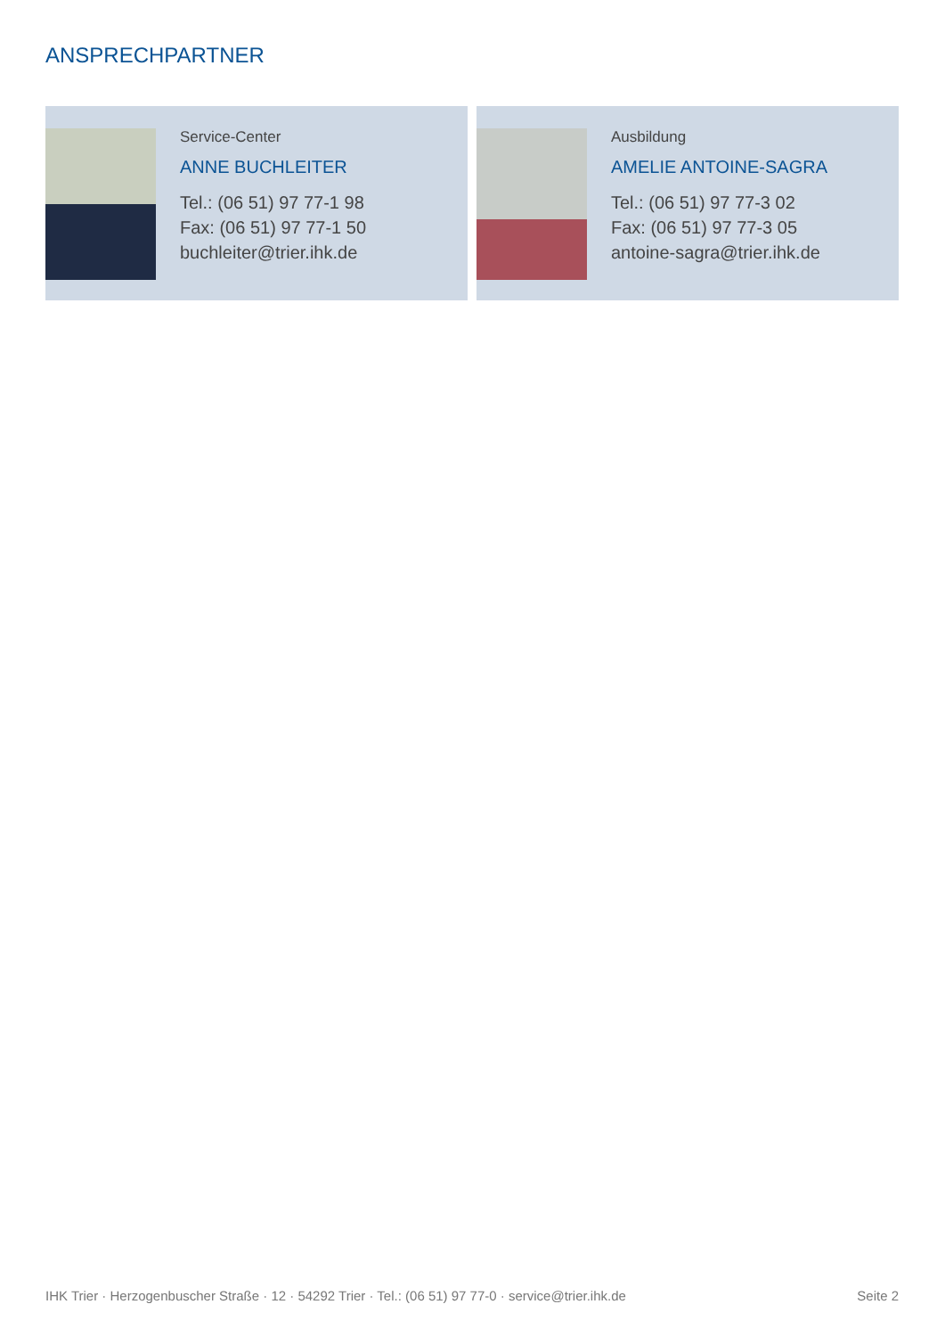ANSPRECHPARTNER
Service-Center
ANNE BUCHLEITER
Tel.: (06 51) 97 77-1 98
Fax: (06 51) 97 77-1 50
buchleiter@trier.ihk.de
Ausbildung
AMELIE ANTOINE-SAGRA
Tel.: (06 51) 97 77-3 02
Fax: (06 51) 97 77-3 05
antoine-sagra@trier.ihk.de
IHK Trier · Herzogenbuscher Straße · 12 · 54292 Trier · Tel.: (06 51) 97 77-0 · service@trier.ihk.de Seite 2